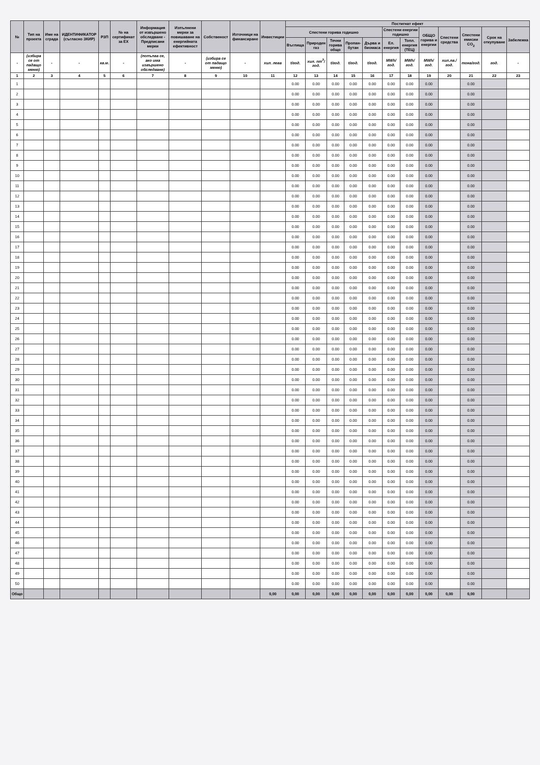| № | Тип на проекта | Име на сграда | ИДЕНТИФИКАТОР (съгласно ЗКИР) | РЗП | № на сертификат за ЕХ | Информация от извършено обследване - Предписани мерки | Изпълнени мерки за повишаване на енергийната ефективност | Собственост | Източници на финансиране | Инвестиции | Постигнат ефект | | | | | | | | | | | |
| --- | --- | --- | --- | --- | --- | --- | --- | --- | --- | --- | --- | --- | --- | --- | --- | --- | --- | --- | --- | --- | --- | --- |
| | | | | | | | | | | | Спестени горива годишно | | | | | Спестени енергии годишно | | ОБЩО горива и енергии | Спестени средства | Спестени емисии CO<sub>2</sub> | Срок на откупуване | Забележка |
| | | | | | | | | | | | Въглища | Природен газ | Течни горива общо | Пропан-бутан | Дърва и биомаса | Ел. енергия | Топл. енергия (ТЕЦ) | | | | | |
| - | (избира се от падащо меню) | - | - | кв.м. | - | (попълва се, ако има извършено обследване) | - | (избира се от падащо меню) | - | хил. лева | t/год. | хил. nm<sup>3</sup>/год. | t/год. | t/год. | t/год. | MWh/год. | MWh/год. | MWh/год. | хил.лв./год. | тона/год. | год. | - |
| 1 | 2 | 3 | 4 | 5 | 6 | 7 | 8 | 9 | 10 | 11 | 12 | 13 | 14 | 15 | 16 | 17 | 18 | 19 | 20 | 21 | 22 | 23 |
| 1 | | | | | | | | | | | 0.00 | 0.00 | 0.00 | 0.00 | 0.00 | 0.00 | 0.00 | 0.00 | | 0.00 | | |
| 2 | | | | | | | | | | | 0.00 | 0.00 | 0.00 | 0.00 | 0.00 | 0.00 | 0.00 | 0.00 | | 0.00 | | |
| 3 | | | | | | | | | | | 0.00 | 0.00 | 0.00 | 0.00 | 0.00 | 0.00 | 0.00 | 0.00 | | 0.00 | | |
| 4 | | | | | | | | | | | 0.00 | 0.00 | 0.00 | 0.00 | 0.00 | 0.00 | 0.00 | 0.00 | | 0.00 | | |
| 5 | | | | | | | | | | | 0.00 | 0.00 | 0.00 | 0.00 | 0.00 | 0.00 | 0.00 | 0.00 | | 0.00 | | |
| 6 | | | | | | | | | | | 0.00 | 0.00 | 0.00 | 0.00 | 0.00 | 0.00 | 0.00 | 0.00 | | 0.00 | | |
| 7 | | | | | | | | | | | 0.00 | 0.00 | 0.00 | 0.00 | 0.00 | 0.00 | 0.00 | 0.00 | | 0.00 | | |
| 8 | | | | | | | | | | | 0.00 | 0.00 | 0.00 | 0.00 | 0.00 | 0.00 | 0.00 | 0.00 | | 0.00 | | |
| 9 | | | | | | | | | | | 0.00 | 0.00 | 0.00 | 0.00 | 0.00 | 0.00 | 0.00 | 0.00 | | 0.00 | | |
| 10 | | | | | | | | | | | 0.00 | 0.00 | 0.00 | 0.00 | 0.00 | 0.00 | 0.00 | 0.00 | | 0.00 | | |
| 11 | | | | | | | | | | | 0.00 | 0.00 | 0.00 | 0.00 | 0.00 | 0.00 | 0.00 | 0.00 | | 0.00 | | |
| 12 | | | | | | | | | | | 0.00 | 0.00 | 0.00 | 0.00 | 0.00 | 0.00 | 0.00 | 0.00 | | 0.00 | | |
| 13 | | | | | | | | | | | 0.00 | 0.00 | 0.00 | 0.00 | 0.00 | 0.00 | 0.00 | 0.00 | | 0.00 | | |
| 14 | | | | | | | | | | | 0.00 | 0.00 | 0.00 | 0.00 | 0.00 | 0.00 | 0.00 | 0.00 | | 0.00 | | |
| 15 | | | | | | | | | | | 0.00 | 0.00 | 0.00 | 0.00 | 0.00 | 0.00 | 0.00 | 0.00 | | 0.00 | | |
| 16 | | | | | | | | | | | 0.00 | 0.00 | 0.00 | 0.00 | 0.00 | 0.00 | 0.00 | 0.00 | | 0.00 | | |
| 17 | | | | | | | | | | | 0.00 | 0.00 | 0.00 | 0.00 | 0.00 | 0.00 | 0.00 | 0.00 | | 0.00 | | |
| 18 | | | | | | | | | | | 0.00 | 0.00 | 0.00 | 0.00 | 0.00 | 0.00 | 0.00 | 0.00 | | 0.00 | | |
| 19 | | | | | | | | | | | 0.00 | 0.00 | 0.00 | 0.00 | 0.00 | 0.00 | 0.00 | 0.00 | | 0.00 | | |
| 20 | | | | | | | | | | | 0.00 | 0.00 | 0.00 | 0.00 | 0.00 | 0.00 | 0.00 | 0.00 | | 0.00 | | |
| 21 | | | | | | | | | | | 0.00 | 0.00 | 0.00 | 0.00 | 0.00 | 0.00 | 0.00 | 0.00 | | 0.00 | | |
| 22 | | | | | | | | | | | 0.00 | 0.00 | 0.00 | 0.00 | 0.00 | 0.00 | 0.00 | 0.00 | | 0.00 | | |
| 23 | | | | | | | | | | | 0.00 | 0.00 | 0.00 | 0.00 | 0.00 | 0.00 | 0.00 | 0.00 | | 0.00 | | |
| 24 | | | | | | | | | | | 0.00 | 0.00 | 0.00 | 0.00 | 0.00 | 0.00 | 0.00 | 0.00 | | 0.00 | | |
| 25 | | | | | | | | | | | 0.00 | 0.00 | 0.00 | 0.00 | 0.00 | 0.00 | 0.00 | 0.00 | | 0.00 | | |
| 26 | | | | | | | | | | | 0.00 | 0.00 | 0.00 | 0.00 | 0.00 | 0.00 | 0.00 | 0.00 | | 0.00 | | |
| 27 | | | | | | | | | | | 0.00 | 0.00 | 0.00 | 0.00 | 0.00 | 0.00 | 0.00 | 0.00 | | 0.00 | | |
| 28 | | | | | | | | | | | 0.00 | 0.00 | 0.00 | 0.00 | 0.00 | 0.00 | 0.00 | 0.00 | | 0.00 | | |
| 29 | | | | | | | | | | | 0.00 | 0.00 | 0.00 | 0.00 | 0.00 | 0.00 | 0.00 | 0.00 | | 0.00 | | |
| 30 | | | | | | | | | | | 0.00 | 0.00 | 0.00 | 0.00 | 0.00 | 0.00 | 0.00 | 0.00 | | 0.00 | | |
| 31 | | | | | | | | | | | 0.00 | 0.00 | 0.00 | 0.00 | 0.00 | 0.00 | 0.00 | 0.00 | | 0.00 | | |
| 32 | | | | | | | | | | | 0.00 | 0.00 | 0.00 | 0.00 | 0.00 | 0.00 | 0.00 | 0.00 | | 0.00 | | |
| 33 | | | | | | | | | | | 0.00 | 0.00 | 0.00 | 0.00 | 0.00 | 0.00 | 0.00 | 0.00 | | 0.00 | | |
| 34 | | | | | | | | | | | 0.00 | 0.00 | 0.00 | 0.00 | 0.00 | 0.00 | 0.00 | 0.00 | | 0.00 | | |
| 35 | | | | | | | | | | | 0.00 | 0.00 | 0.00 | 0.00 | 0.00 | 0.00 | 0.00 | 0.00 | | 0.00 | | |
| 36 | | | | | | | | | | | 0.00 | 0.00 | 0.00 | 0.00 | 0.00 | 0.00 | 0.00 | 0.00 | | 0.00 | | |
| 37 | | | | | | | | | | | 0.00 | 0.00 | 0.00 | 0.00 | 0.00 | 0.00 | 0.00 | 0.00 | | 0.00 | | |
| 38 | | | | | | | | | | | 0.00 | 0.00 | 0.00 | 0.00 | 0.00 | 0.00 | 0.00 | 0.00 | | 0.00 | | |
| 39 | | | | | | | | | | | 0.00 | 0.00 | 0.00 | 0.00 | 0.00 | 0.00 | 0.00 | 0.00 | | 0.00 | | |
| 40 | | | | | | | | | | | 0.00 | 0.00 | 0.00 | 0.00 | 0.00 | 0.00 | 0.00 | 0.00 | | 0.00 | | |
| 41 | | | | | | | | | | | 0.00 | 0.00 | 0.00 | 0.00 | 0.00 | 0.00 | 0.00 | 0.00 | | 0.00 | | |
| 42 | | | | | | | | | | | 0.00 | 0.00 | 0.00 | 0.00 | 0.00 | 0.00 | 0.00 | 0.00 | | 0.00 | | |
| 43 | | | | | | | | | | | 0.00 | 0.00 | 0.00 | 0.00 | 0.00 | 0.00 | 0.00 | 0.00 | | 0.00 | | |
| 44 | | | | | | | | | | | 0.00 | 0.00 | 0.00 | 0.00 | 0.00 | 0.00 | 0.00 | 0.00 | | 0.00 | | |
| 45 | | | | | | | | | | | 0.00 | 0.00 | 0.00 | 0.00 | 0.00 | 0.00 | 0.00 | 0.00 | | 0.00 | | |
| 46 | | | | | | | | | | | 0.00 | 0.00 | 0.00 | 0.00 | 0.00 | 0.00 | 0.00 | 0.00 | | 0.00 | | |
| 47 | | | | | | | | | | | 0.00 | 0.00 | 0.00 | 0.00 | 0.00 | 0.00 | 0.00 | 0.00 | | 0.00 | | |
| 48 | | | | | | | | | | | 0.00 | 0.00 | 0.00 | 0.00 | 0.00 | 0.00 | 0.00 | 0.00 | | 0.00 | | |
| 49 | | | | | | | | | | | 0.00 | 0.00 | 0.00 | 0.00 | 0.00 | 0.00 | 0.00 | 0.00 | | 0.00 | | |
| 50 | | | | | | | | | | | 0.00 | 0.00 | 0.00 | 0.00 | 0.00 | 0.00 | 0.00 | 0.00 | | 0.00 | | |
| Общо | | | | | | | | | | 0,00 | 0,00 | 0,00 | 0,00 | 0,00 | 0,00 | 0,00 | 0,00 | 0,00 | 0,00 | 0,00 | | |